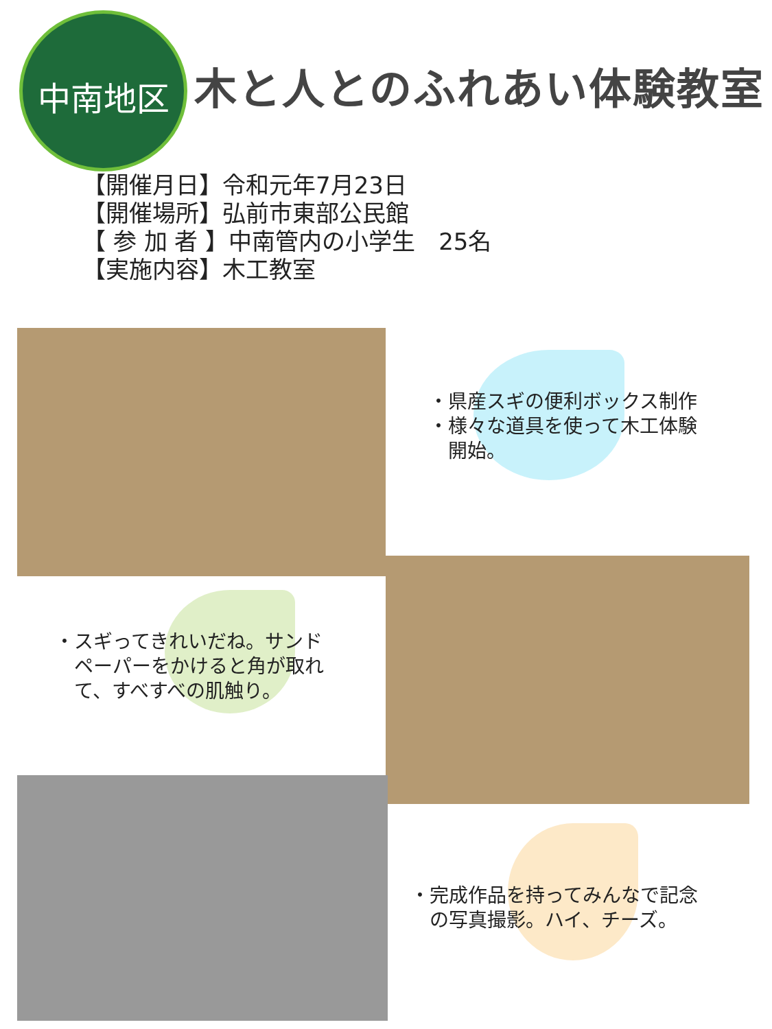中南地区
木と人とのふれあい体験教室
【開催月日】令和元年7月23日
【開催場所】弘前市東部公民館
【 参 加 者 】中南管内の小学生　25名
【実施内容】木工教室
・県産スギの便利ボックス制作
・様々な道具を使って木工体験
　開始。
・スギってきれいだね。サンド
　ペーパーをかけると角が取れ
　て、すべすべの肌触り。
・完成作品を持ってみんなで記念
　の写真撮影。ハイ、チーズ。